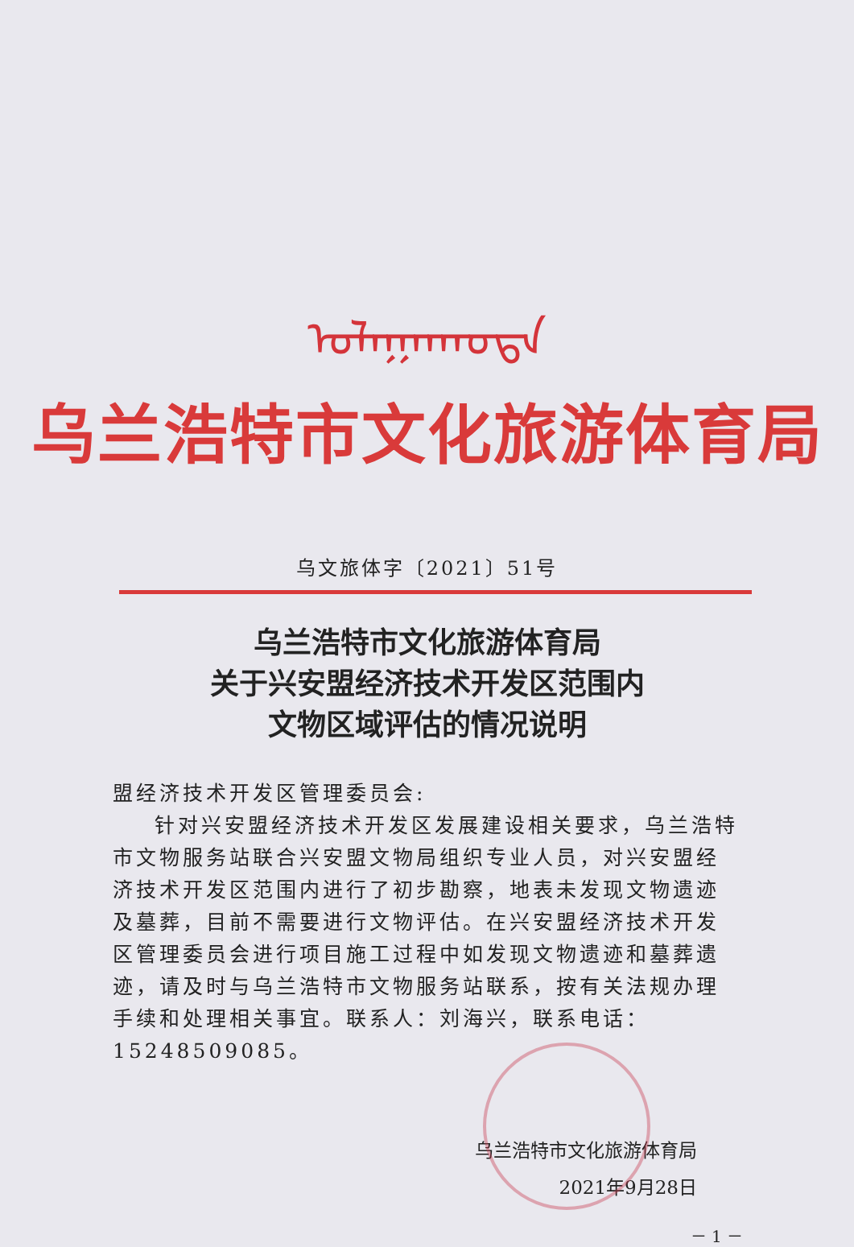ᠤᠯᠠᠭᠠᠨᠬᠣᠲᠠ
乌兰浩特市文化旅游体育局
乌文旅体字〔2021〕51号
乌兰浩特市文化旅游体育局
关于兴安盟经济技术开发区范围内
文物区域评估的情况说明
盟经济技术开发区管理委员会:
针对兴安盟经济技术开发区发展建设相关要求，乌兰浩特市文物服务站联合兴安盟文物局组织专业人员，对兴安盟经济技术开发区范围内进行了初步勘察，地表未发现文物遗迹及墓葬，目前不需要进行文物评估。在兴安盟经济技术开发区管理委员会进行项目施工过程中如发现文物遗迹和墓葬遗迹，请及时与乌兰浩特市文物服务站联系，按有关法规办理手续和处理相关事宜。联系人：刘海兴，联系电话：15248509085。
乌兰浩特市文化旅游体育局
2021年9月28日
－ 1 －